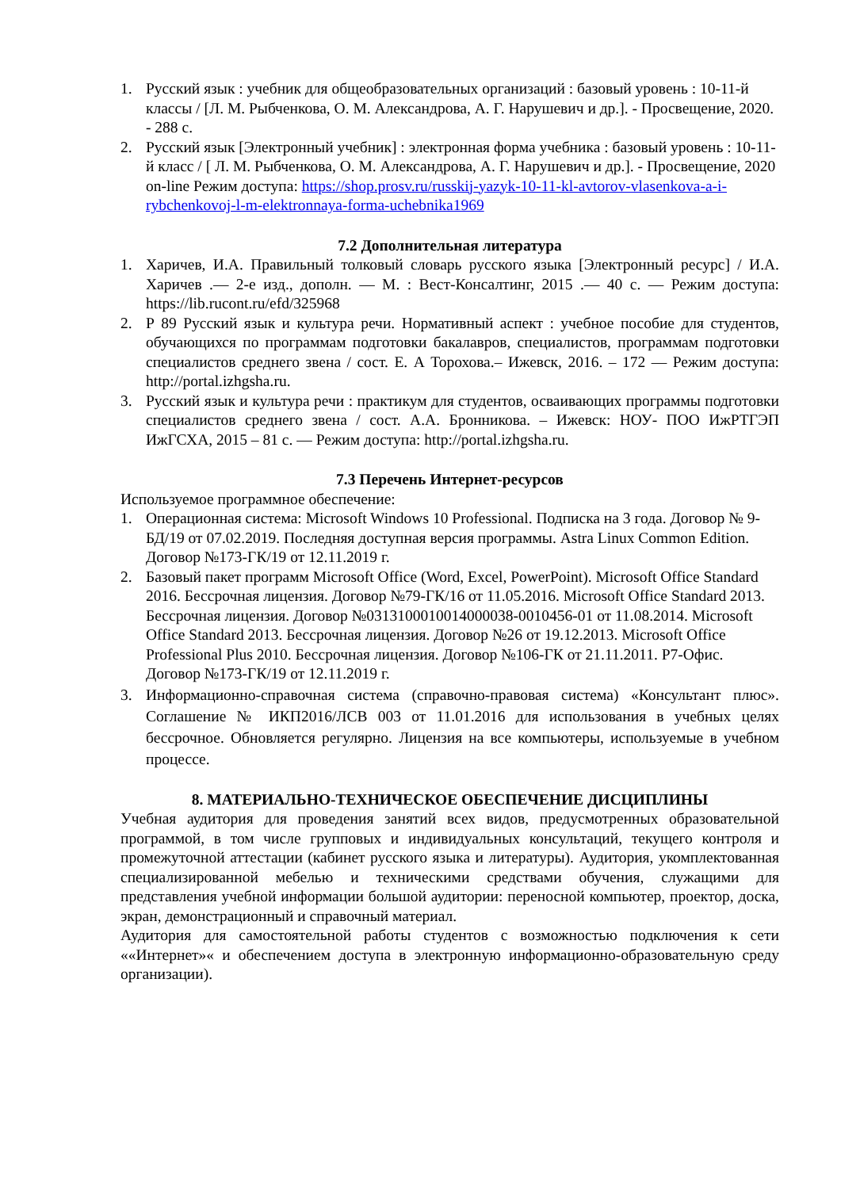1. Русский язык : учебник для общеобразовательных организаций : базовый уровень : 10-11-й классы / [Л. М. Рыбченкова, О. М. Александрова, А. Г. Нарушевич и др.]. - Просвещение, 2020. - 288 с.
2. Русский язык [Электронный учебник] : электронная форма учебника : базовый уровень : 10-11-й класс / [ Л. М. Рыбченкова, О. М. Александрова, А. Г. Нарушевич и др.]. - Просвещение, 2020 on-line Режим доступа: https://shop.prosv.ru/russkij-yazyk-10-11-kl-avtorov-vlasenkova-a-i-rybchenkovoj-l-m-elektronnaya-forma-uchebnika1969
7.2 Дополнительная литература
1. Харичев, И.А. Правильный толковый словарь русского языка [Электронный ресурс] / И.А. Харичев .— 2-е изд., дополн. — М. : Вест-Консалтинг, 2015 .— 40 с. — Режим доступа: https://lib.rucont.ru/efd/325968
2. Р 89 Русский язык и культура речи. Нормативный аспект : учебное пособие для студентов, обучающихся по программам подготовки бакалавров, специалистов, программам подготовки специалистов среднего звена / сост. Е. А Торохова.– Ижевск, 2016. – 172 — Режим доступа: http://portal.izhgsha.ru.
3. Русский язык и культура речи : практикум для студентов, осваивающих программы подготовки специалистов среднего звена / сост. А.А. Бронникова. – Ижевск: НОУ- ПОО ИжРТГЭП ИжГСХА, 2015 – 81 с. — Режим доступа: http://portal.izhgsha.ru.
7.3 Перечень Интернет-ресурсов
Используемое программное обеспечение:
1. Операционная система: Microsoft Windows 10 Professional. Подписка на 3 года. Договор № 9-БД/19 от 07.02.2019. Последняя доступная версия программы. Astra Linux Common Edition. Договор №173-ГК/19 от 12.11.2019 г.
2. Базовый пакет программ Microsoft Office (Word, Excel, PowerPoint). Microsoft Office Standard 2016. Бессрочная лицензия. Договор №79-ГК/16 от 11.05.2016. Microsoft Office Standard 2013. Бессрочная лицензия. Договор №0313100010014000038-0010456-01 от 11.08.2014. Microsoft Office Standard 2013. Бессрочная лицензия. Договор №26 от 19.12.2013. Microsoft Office Professional Plus 2010. Бессрочная лицензия. Договор №106-ГК от 21.11.2011. Р7-Офис. Договор №173-ГК/19 от 12.11.2019 г.
3. Информационно-справочная система (справочно-правовая система) «Консультант плюс». Соглашение № ИКП2016/ЛСВ 003 от 11.01.2016 для использования в учебных целях бессрочное. Обновляется регулярно. Лицензия на все компьютеры, используемые в учебном процессе.
8. МАТЕРИАЛЬНО-ТЕХНИЧЕСКОЕ ОБЕСПЕЧЕНИЕ ДИСЦИПЛИНЫ
Учебная аудитория для проведения занятий всех видов, предусмотренных образовательной программой, в том числе групповых и индивидуальных консультаций, текущего контроля и промежуточной аттестации (кабинет русского языка и литературы). Аудитория, укомплектованная специализированной мебелью и техническими средствами обучения, служащими для представления учебной информации большой аудитории: переносной компьютер, проектор, доска, экран, демонстрационный и справочный материал.
Аудитория для самостоятельной работы студентов с возможностью подключения к сети ««Интернет»« и обеспечением доступа в электронную информационно-образовательную среду организации).